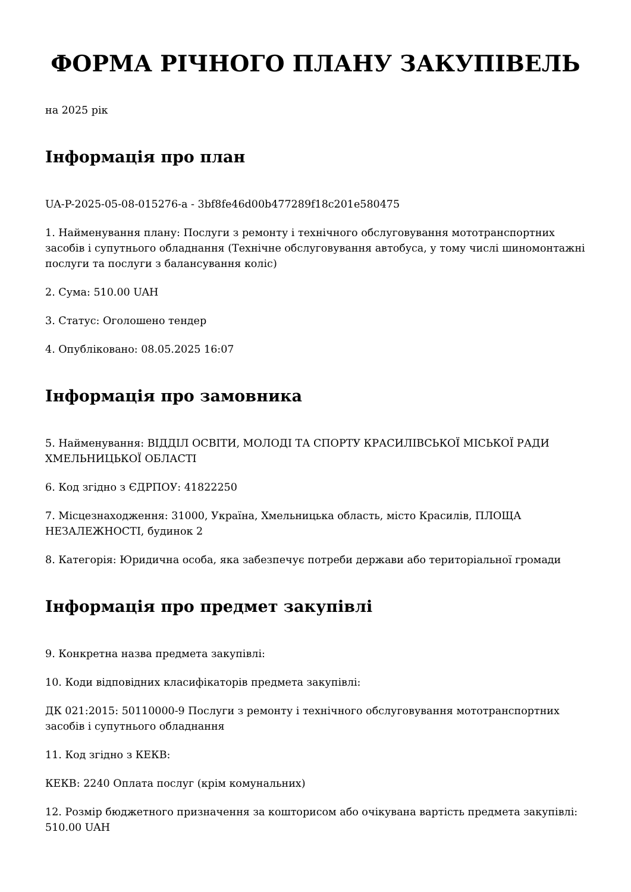ФОРМА РІЧНОГО ПЛАНУ ЗАКУПІВЕЛЬ
на 2025 рік
Інформація про план
UA-P-2025-05-08-015276-a - 3bf8fe46d00b477289f18c201e580475
1. Найменування плану: Послуги з ремонту і технічного обслуговування мототранспортних засобів і супутнього обладнання (Технічне обслуговування автобуса, у тому числі шиномонтажні послуги та послуги з балансування коліс)
2. Сума: 510.00 UAH
3. Статус: Оголошено тендер
4. Опубліковано: 08.05.2025 16:07
Інформація про замовника
5. Найменування: ВІДДІЛ ОСВІТИ, МОЛОДІ ТА СПОРТУ КРАСИЛІВСЬКОЇ МІСЬКОЇ РАДИ ХМЕЛЬНИЦЬКОЇ ОБЛАСТІ
6. Код згідно з ЄДРПОУ: 41822250
7. Місцезнаходження: 31000, Україна, Хмельницька область, місто Красилів, ПЛОЩА НЕЗАЛЕЖНОСТІ, будинок 2
8. Категорія: Юридична особа, яка забезпечує потреби держави або територіальної громади
Інформація про предмет закупівлі
9. Конкретна назва предмета закупівлі:
10. Коди відповідних класифікаторів предмета закупівлі:
ДК 021:2015: 50110000-9 Послуги з ремонту і технічного обслуговування мототранспортних засобів і супутнього обладнання
11. Код згідно з КЕКВ:
КЕКВ: 2240 Оплата послуг (крім комунальних)
12. Розмір бюджетного призначення за кошторисом або очікувана вартість предмета закупівлі: 510.00 UAH